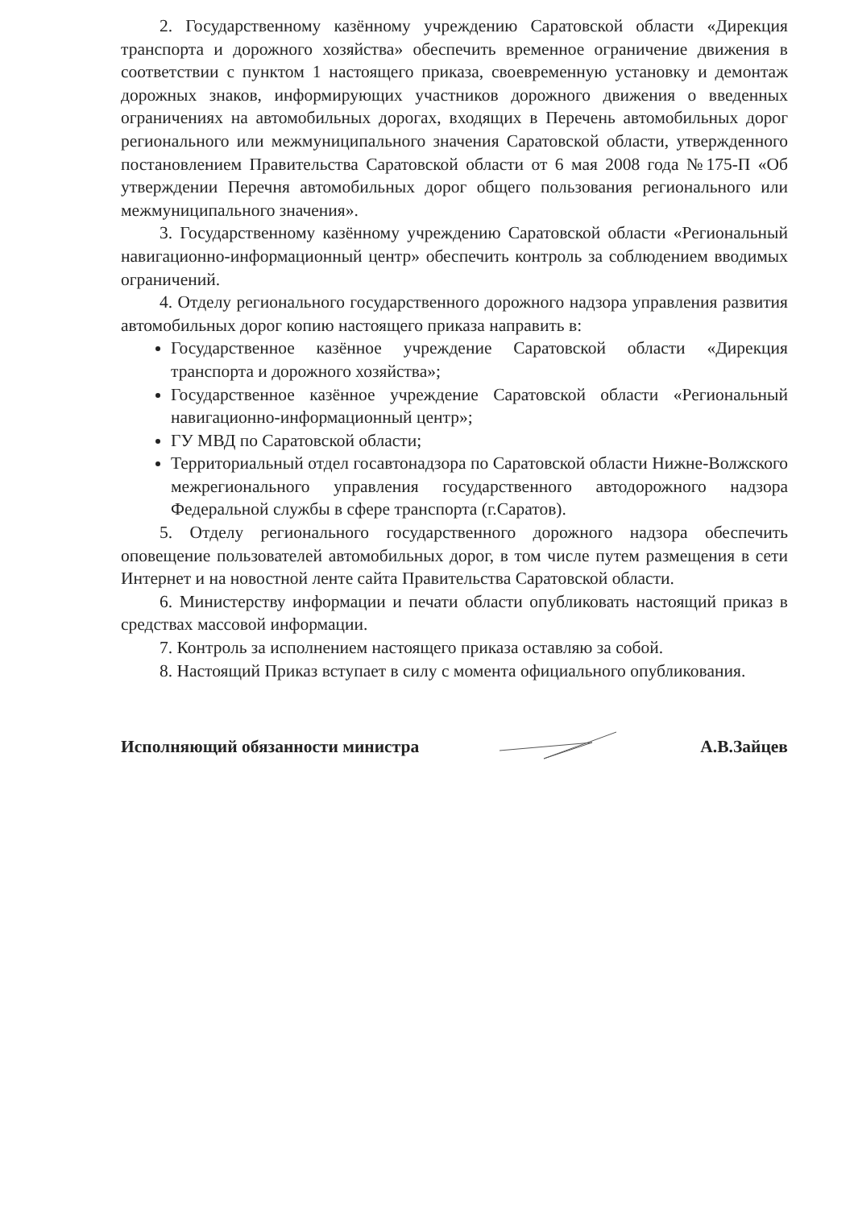2. Государственному казённому учреждению Саратовской области «Дирекция транспорта и дорожного хозяйства» обеспечить временное ограничение движения в соответствии с пунктом 1 настоящего приказа, своевременную установку и демонтаж дорожных знаков, информирующих участников дорожного движения о введенных ограничениях на автомобильных дорогах, входящих в Перечень автомобильных дорог регионального или межмуниципального значения Саратовской области, утвержденного постановлением Правительства Саратовской области от 6 мая 2008 года №175-П «Об утверждении Перечня автомобильных дорог общего пользования регионального или межмуниципального значения».
3. Государственному казённому учреждению Саратовской области «Региональный навигационно-информационный центр» обеспечить контроль за соблюдением вводимых ограничений.
4. Отделу регионального государственного дорожного надзора управления развития автомобильных дорог копию настоящего приказа направить в:
Государственное казённое учреждение Саратовской области «Дирекция транспорта и дорожного хозяйства»;
Государственное казённое учреждение Саратовской области «Региональный навигационно-информационный центр»;
ГУ МВД по Саратовской области;
Территориальный отдел госавтонадзора по Саратовской области Нижне-Волжского межрегионального управления государственного автодорожного надзора Федеральной службы в сфере транспорта (г.Саратов).
5. Отделу регионального государственного дорожного надзора обеспечить оповещение пользователей автомобильных дорог, в том числе путем размещения в сети Интернет и на новостной ленте сайта Правительства Саратовской области.
6. Министерству информации и печати области опубликовать настоящий приказ в средствах массовой информации.
7. Контроль за исполнением настоящего приказа оставляю за собой.
8. Настоящий Приказ вступает в силу с момента официального опубликования.
Исполняющий обязанности министра А.В.Зайцев